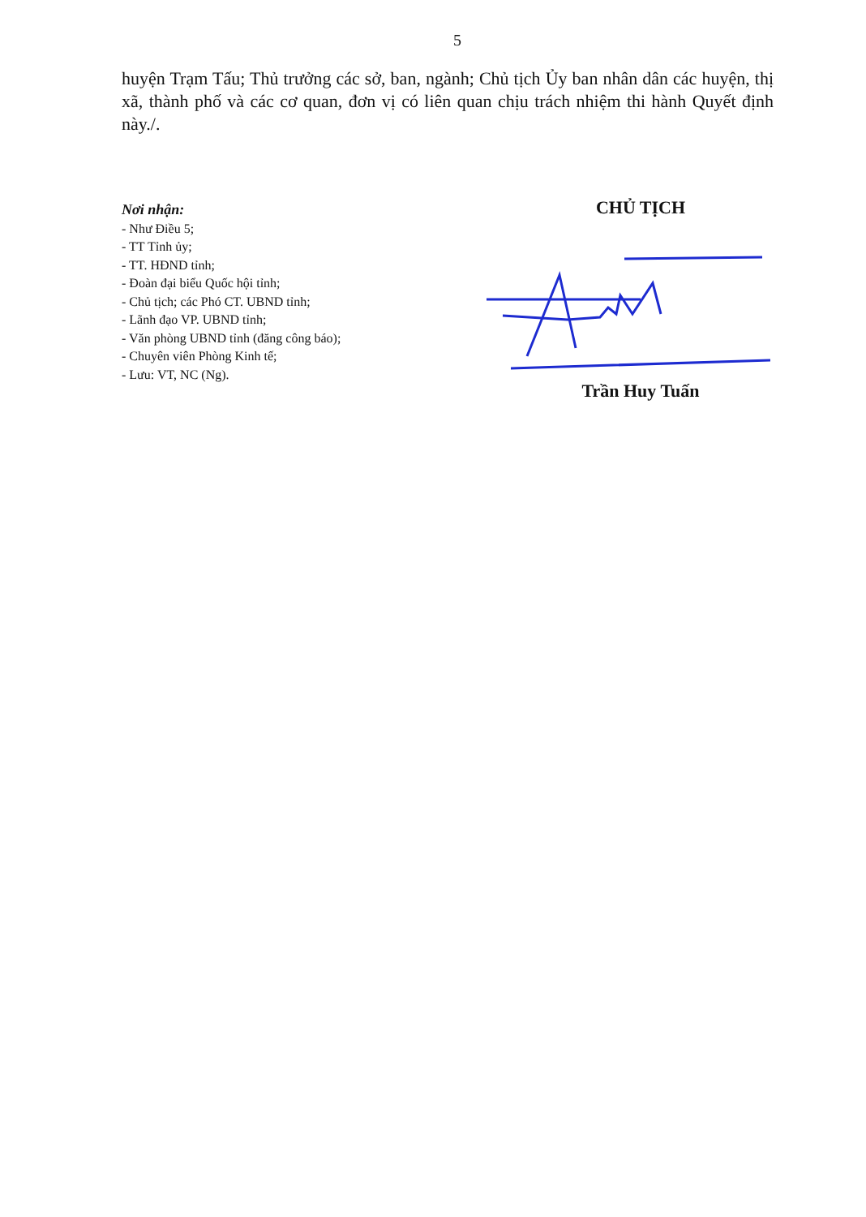5
huyện Trạm Tấu; Thủ trưởng các sở, ban, ngành; Chủ tịch Ủy ban nhân dân các huyện, thị xã, thành phố và các cơ quan, đơn vị có liên quan chịu trách nhiệm thi hành Quyết định này./.
Nơi nhận:
- Như Điều 5;
- TT Tỉnh ủy;
- TT. HĐND tỉnh;
- Đoàn đại biểu Quốc hội tỉnh;
- Chủ tịch; các Phó CT. UBND tỉnh;
- Lãnh đạo VP. UBND tỉnh;
- Văn phòng UBND tỉnh (đăng công báo);
- Chuyên viên Phòng Kinh tế;
- Lưu: VT, NC (Ng).
CHỦ TỊCH
Trần Huy Tuấn